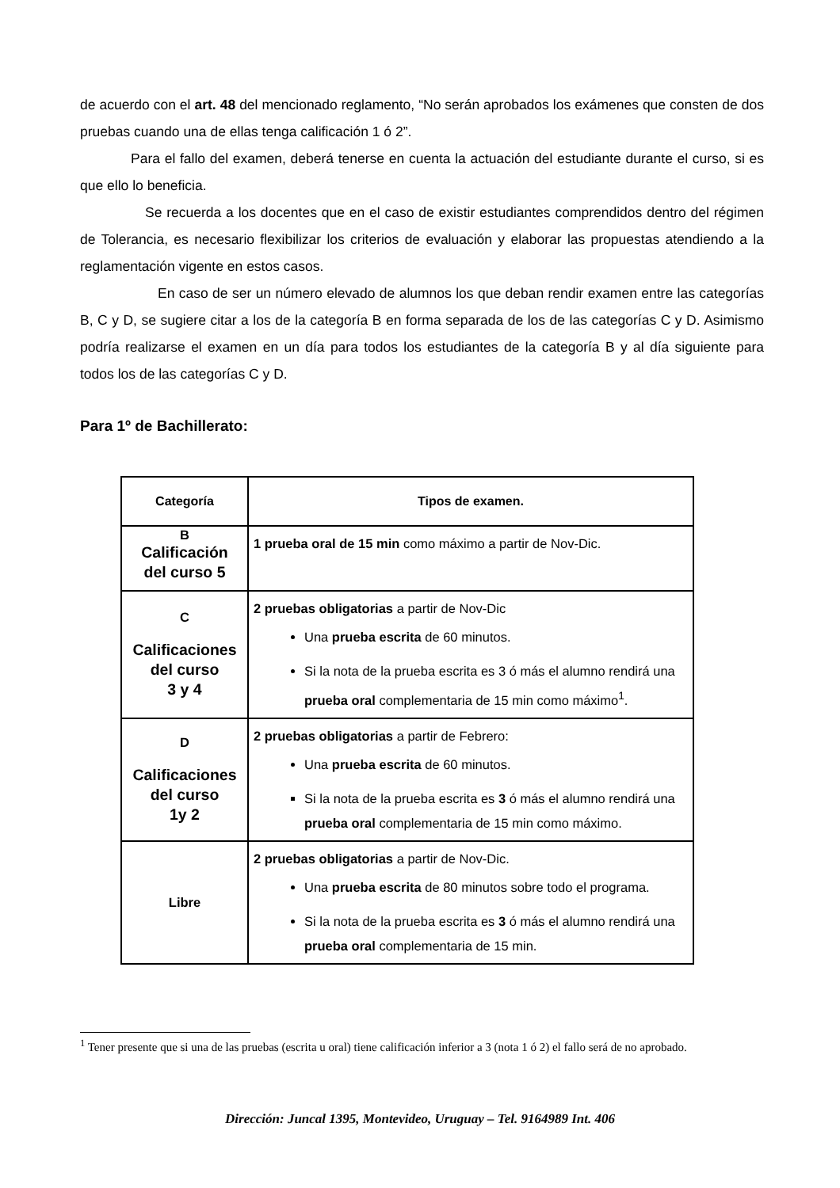de acuerdo con el art. 48 del mencionado reglamento, “No serán aprobados los exámenes que consten de dos pruebas cuando una de ellas tenga calificación 1 ó 2”.
Para el fallo del examen, deberá tenerse en cuenta la actuación del estudiante durante el curso, si es que ello lo beneficia.
Se recuerda a los docentes que en el caso de existir estudiantes comprendidos dentro del régimen de Tolerancia, es necesario flexibilizar los criterios de evaluación y elaborar las propuestas atendiendo a la reglamentación vigente en estos casos.
En caso de ser un número elevado de alumnos los que deban rendir examen entre las categorías B, C y D, se sugiere citar a los de la categoría B en forma separada de los de las categorías C y D. Asimismo podría realizarse el examen en un día para todos los estudiantes de la categoría B y al día siguiente para todos los de las categorías C y D.
Para 1º de Bachillerato:
| Categoría | Tipos de examen. |
| --- | --- |
| B Calificación del curso 5 | 1 prueba oral de 15 min como máximo a partir de Nov-Dic. |
| C Calificaciones del curso 3 y 4 | 2 pruebas obligatorias a partir de Nov-Dic Una prueba escrita de 60 minutos. Si la nota de la prueba escrita es 3 ó más el alumno rendirá una prueba oral complementaria de 15 min como máximo<sup>1</sup>. |
| D Calificaciones del curso 1y 2 | 2 pruebas obligatorias a partir de Febrero: Una prueba escrita de 60 minutos. Si la nota de la prueba escrita es 3 ó más el alumno rendirá una prueba oral complementaria de 15 min como máximo. |
| Libre | 2 pruebas obligatorias a partir de Nov-Dic. Una prueba escrita de 80 minutos sobre todo el programa. Si la nota de la prueba escrita es 3 ó más el alumno rendirá una prueba oral complementaria de 15 min. |
<sup>1</sup> Tener presente que si una de las pruebas (escrita u oral) tiene calificación inferior a 3 (nota 1 ó 2) el fallo será de no aprobado.
Dirección: Juncal 1395, Montevideo, Uruguay – Tel. 9164989 Int. 406